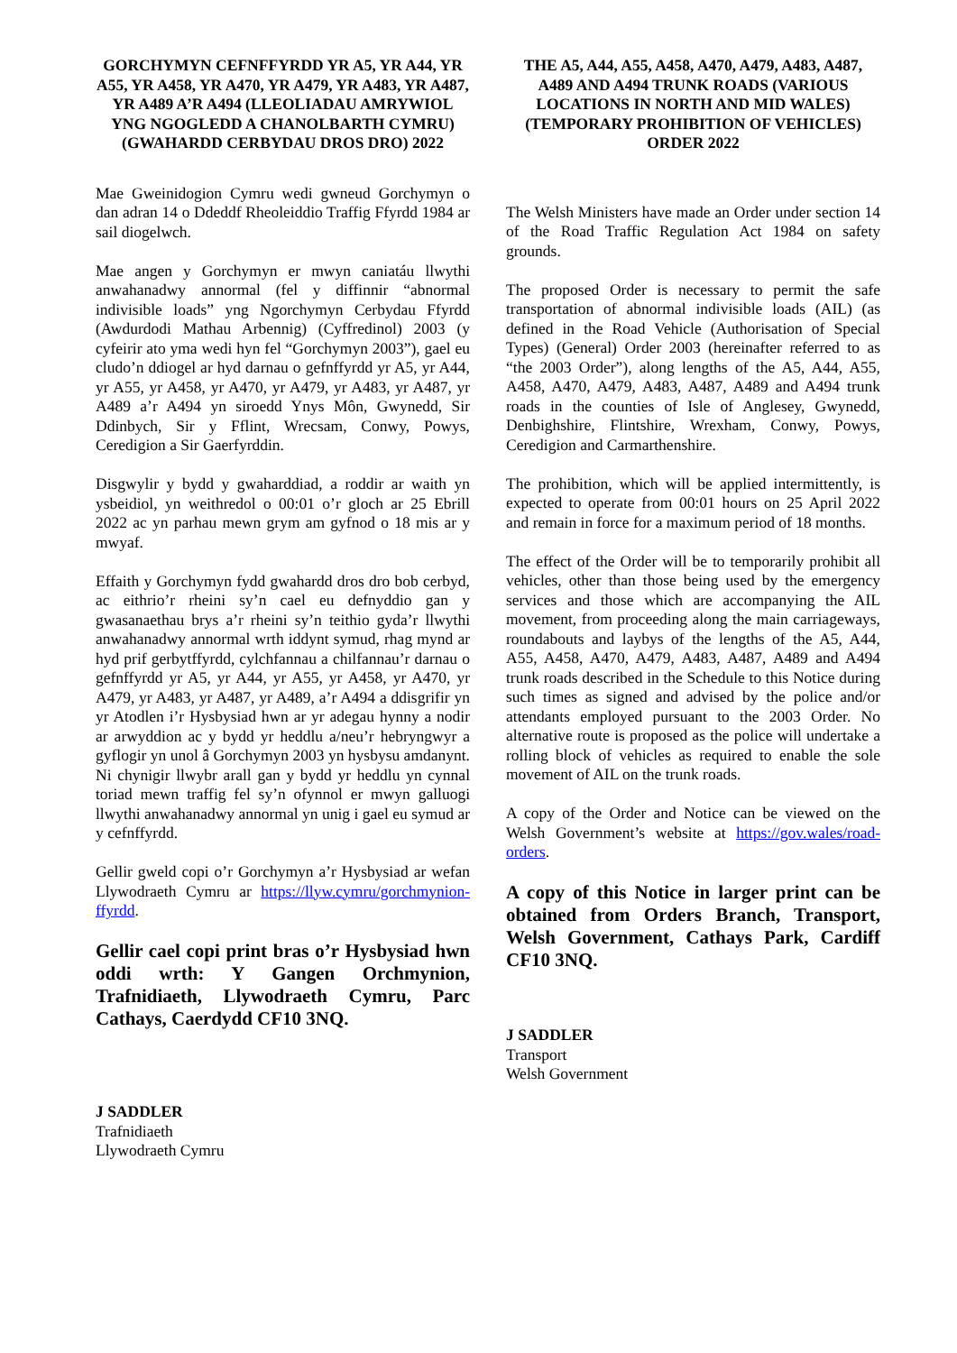GORCHYMYN CEFNFFYRDD YR A5, YR A44, YR A55, YR A458, YR A470, YR A479, YR A483, YR A487, YR A489 A’R A494 (LLEOLIADAU AMRYWIOL YNG NGOGLEDD A CHANOLBARTH CYMRU) (GWAHARDD CERBYDAU DROS DRO) 2022
Mae Gweinidogion Cymru wedi gwneud Gorchymyn o dan adran 14 o Ddeddf Rheoleiddio Traffig Ffyrdd 1984 ar sail diogelwch.
Mae angen y Gorchymyn er mwyn caniatáu llwythi anwahanadwy annormal (fel y diffinnir “abnormal indivisible loads” yng Ngorchymyn Cerbydau Ffyrdd (Awdurdodi Mathau Arbennig) (Cyffredinol) 2003 (y cyfeirir ato yma wedi hyn fel “Gorchymyn 2003”), gael eu cludo’n ddiogel ar hyd darnau o gefnffyrdd yr A5, yr A44, yr A55, yr A458, yr A470, yr A479, yr A483, yr A487, yr A489 a’r A494 yn siroedd Ynys Môn, Gwynedd, Sir Ddinbych, Sir y Fflint, Wrecsam, Conwy, Powys, Ceredigion a Sir Gaerfyrddin.
Disgwylir y bydd y gwaharddiad, a roddir ar waith yn ysbeidiol, yn weithredol o 00:01 o’r gloch ar 25 Ebrill 2022 ac yn parhau mewn grym am gyfnod o 18 mis ar y mwyaf.
Effaith y Gorchymyn fydd gwahardd dros dro bob cerbyd, ac eithrio’r rheini sy’n cael eu defnyddio gan y gwasanaethau brys a’r rheini sy’n teithio gyda’r llwythi anwahanadwy annormal wrth iddynt symud, rhag mynd ar hyd prif gerbytffyrdd, cylchfannau a chilfannau’r darnau o gefnffyrdd yr A5, yr A44, yr A55, yr A458, yr A470, yr A479, yr A483, yr A487, yr A489, a’r A494 a ddisgrifir yn yr Atodlen i’r Hysbysiad hwn ar yr adegau hynny a nodir ar arwyddion ac y bydd yr heddlu a/neu’r hebryngwyr a gyflogir yn unol â Gorchymyn 2003 yn hysbysu amdanynt. Ni chynigir llwybr arall gan y bydd yr heddlu yn cynnal toriad mewn traffig fel sy’n ofynnol er mwyn galluogi llwythi anwahanadwy annormal yn unig i gael eu symud ar y cefnffyrdd.
Gellir gweld copi o’r Gorchymyn a’r Hysbysiad ar wefan Llywodraeth Cymru ar https://llyw.cymru/gorchmynion-ffyrdd.
Gellir cael copi print bras o’r Hysbysiad hwn oddi wrth: Y Gangen Orchmynion, Trafnidiaeth, Llywodraeth Cymru, Parc Cathays, Caerdydd CF10 3NQ.
J SADDLER
Trafnidiaeth
Llywodraeth Cymru
THE A5, A44, A55, A458, A470, A479, A483, A487, A489 AND A494 TRUNK ROADS (VARIOUS LOCATIONS IN NORTH AND MID WALES) (TEMPORARY PROHIBITION OF VEHICLES) ORDER 2022
The Welsh Ministers have made an Order under section 14 of the Road Traffic Regulation Act 1984 on safety grounds.
The proposed Order is necessary to permit the safe transportation of abnormal indivisible loads (AIL) (as defined in the Road Vehicle (Authorisation of Special Types) (General) Order 2003 (hereinafter referred to as “the 2003 Order”), along lengths of the A5, A44, A55, A458, A470, A479, A483, A487, A489 and A494 trunk roads in the counties of Isle of Anglesey, Gwynedd, Denbighshire, Flintshire, Wrexham, Conwy, Powys, Ceredigion and Carmarthenshire.
The prohibition, which will be applied intermittently, is expected to operate from 00:01 hours on 25 April 2022 and remain in force for a maximum period of 18 months.
The effect of the Order will be to temporarily prohibit all vehicles, other than those being used by the emergency services and those which are accompanying the AIL movement, from proceeding along the main carriageways, roundabouts and laybys of the lengths of the A5, A44, A55, A458, A470, A479, A483, A487, A489 and A494 trunk roads described in the Schedule to this Notice during such times as signed and advised by the police and/or attendants employed pursuant to the 2003 Order. No alternative route is proposed as the police will undertake a rolling block of vehicles as required to enable the sole movement of AIL on the trunk roads.
A copy of the Order and Notice can be viewed on the Welsh Government’s website at https://gov.wales/road-orders.
A copy of this Notice in larger print can be obtained from Orders Branch, Transport, Welsh Government, Cathays Park, Cardiff CF10 3NQ.
J SADDLER
Transport
Welsh Government